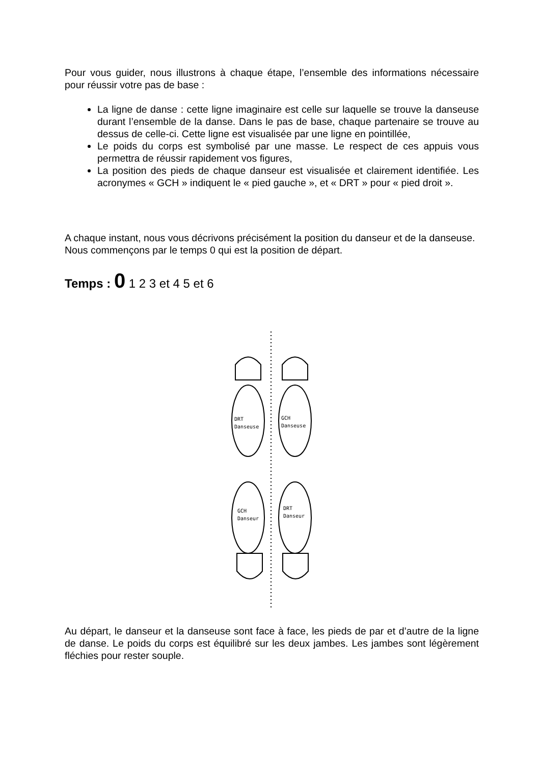Pour vous guider, nous illustrons à chaque étape, l’ensemble des informations nécessaire pour réussir votre pas de base :
La ligne de danse : cette ligne imaginaire est celle sur laquelle se trouve la danseuse durant l’ensemble de la danse. Dans le pas de base, chaque partenaire se trouve au dessus de celle-ci. Cette ligne est visualisée par une ligne en pointillée,
Le poids du corps est symbolisé par une masse. Le respect de ces appuis vous permettra de réussir rapidement vos figures,
La position des pieds de chaque danseur est visualisée et clairement identifiée. Les acronymes « GCH » indiquent le « pied gauche », et « DRT » pour « pied droit ».
A chaque instant, nous vous décrivons précisément la position du danseur et de la danseuse. Nous commençons par le temps 0 qui est la position de départ.
Temps : 0 1 2 3 et 4 5 et 6
DRT
Danseuse
GCH
Danseuse
GCH
Danseur
DRT
Danseur
Au départ, le danseur et la danseuse sont face à face, les pieds de par et d’autre de la ligne de danse. Le poids du corps est équilibré sur les deux jambes. Les jambes sont légèrement fléchies pour rester souple.